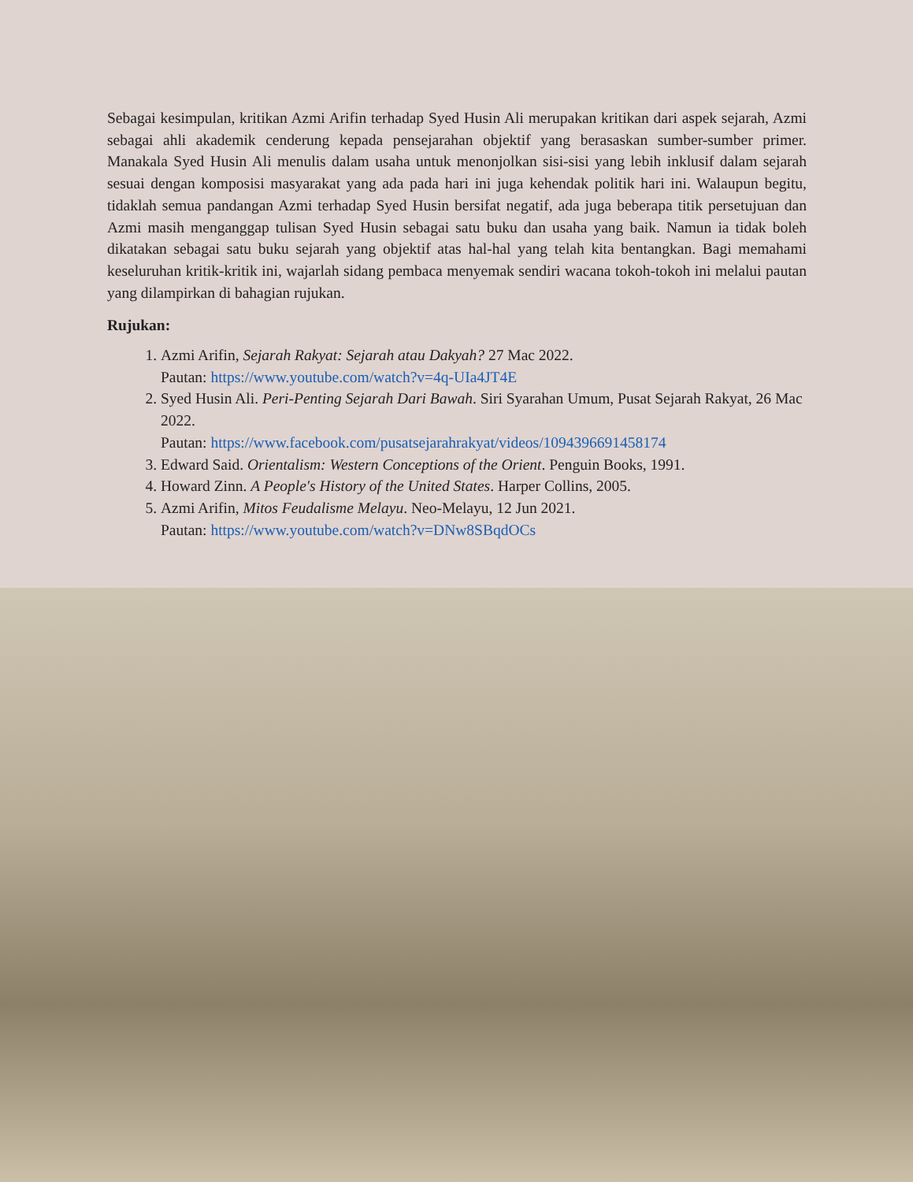Sebagai kesimpulan, kritikan Azmi Arifin terhadap Syed Husin Ali merupakan kritikan dari aspek sejarah, Azmi sebagai ahli akademik cenderung kepada pensejarahan objektif yang berasaskan sumber-sumber primer. Manakala Syed Husin Ali menulis dalam usaha untuk menonjolkan sisi-sisi yang lebih inklusif dalam sejarah sesuai dengan komposisi masyarakat yang ada pada hari ini juga kehendak politik hari ini. Walaupun begitu, tidaklah semua pandangan Azmi terhadap Syed Husin bersifat negatif, ada juga beberapa titik persetujuan dan Azmi masih menganggap tulisan Syed Husin sebagai satu buku dan usaha yang baik. Namun ia tidak boleh dikatakan sebagai satu buku sejarah yang objektif atas hal-hal yang telah kita bentangkan. Bagi memahami keseluruhan kritik-kritik ini, wajarlah sidang pembaca menyemak sendiri wacana tokoh-tokoh ini melalui pautan yang dilampirkan di bahagian rujukan.
Rujukan:
1. Azmi Arifin, Sejarah Rakyat: Sejarah atau Dakyah? 27 Mac 2022.
Pautan: https://www.youtube.com/watch?v=4q-UIa4JT4E
2. Syed Husin Ali. Peri-Penting Sejarah Dari Bawah. Siri Syarahan Umum, Pusat Sejarah Rakyat, 26 Mac 2022.
Pautan: https://www.facebook.com/pusatsejarahrakyat/videos/1094396691458174
3. Edward Said. Orientalism: Western Conceptions of the Orient. Penguin Books, 1991.
4. Howard Zinn. A People's History of the United States. Harper Collins, 2005.
5. Azmi Arifin, Mitos Feudalisme Melayu. Neo-Melayu, 12 Jun 2021.
Pautan: https://www.youtube.com/watch?v=DNw8SBqdOCs